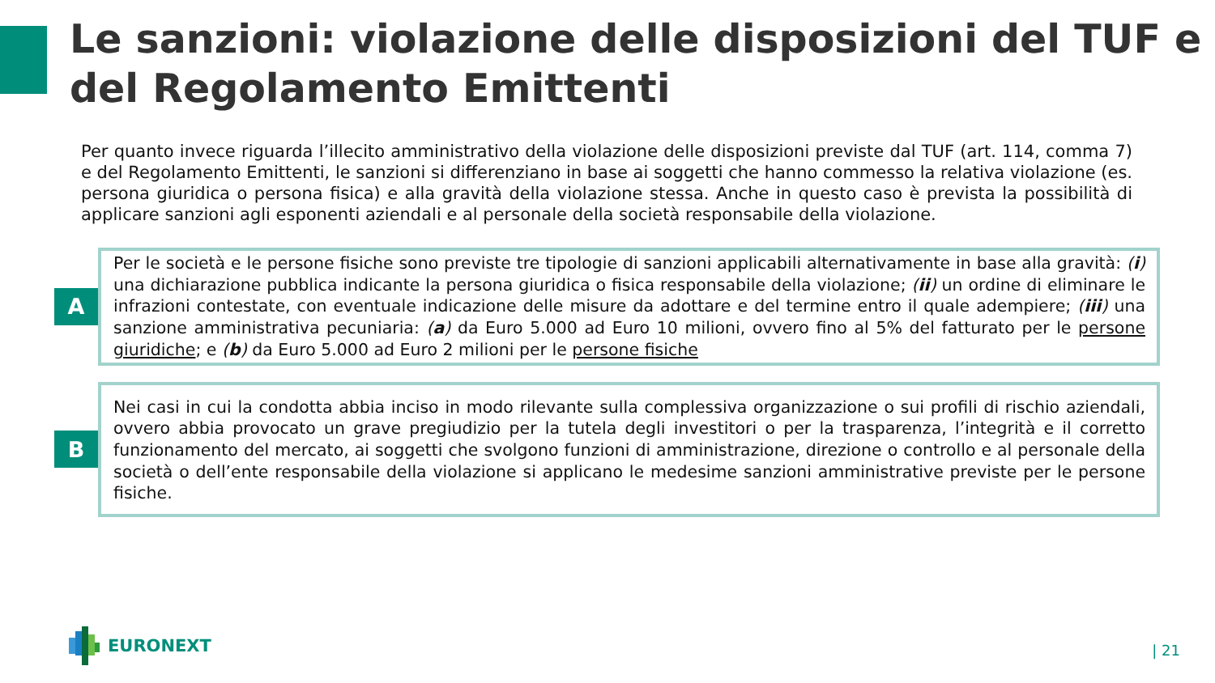Le sanzioni: violazione delle disposizioni del TUF e del Regolamento Emittenti
Per quanto invece riguarda l’illecito amministrativo della violazione delle disposizioni previste dal TUF (art. 114, comma 7) e del Regolamento Emittenti, le sanzioni si differenziano in base ai soggetti che hanno commesso la relativa violazione (es. persona giuridica o persona fisica) e alla gravità della violazione stessa. Anche in questo caso è prevista la possibilità di applicare sanzioni agli esponenti aziendali e al personale della società responsabile della violazione.
A
Per le società e le persone fisiche sono previste tre tipologie di sanzioni applicabili alternativamente in base alla gravità: (i) una dichiarazione pubblica indicante la persona giuridica o fisica responsabile della violazione; (ii) un ordine di eliminare le infrazioni contestate, con eventuale indicazione delle misure da adottare e del termine entro il quale adempiere; (iii) una sanzione amministrativa pecuniaria: (a) da Euro 5.000 ad Euro 10 milioni, ovvero fino al 5% del fatturato per le persone giuridiche; e (b) da Euro 5.000 ad Euro 2 milioni per le persone fisiche
B
Nei casi in cui la condotta abbia inciso in modo rilevante sulla complessiva organizzazione o sui profili di rischio aziendali, ovvero abbia provocato un grave pregiudizio per la tutela degli investitori o per la trasparenza, l’integrità e il corretto funzionamento del mercato, ai soggetti che svolgono funzioni di amministrazione, direzione o controllo e al personale della società o dell’ente responsabile della violazione si applicano le medesime sanzioni amministrative previste per le persone fisiche.
EURONEXT | 21